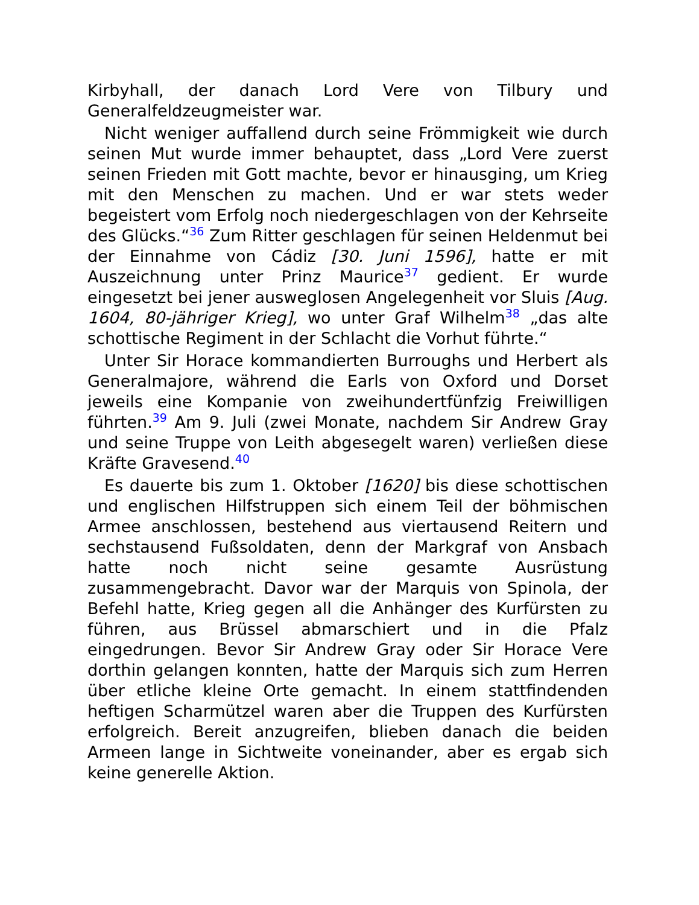Kirbyhall, der danach Lord Vere von Tilbury und Generalfeldzeugmeister war.
Nicht weniger auffallend durch seine Frömmigkeit wie durch seinen Mut wurde immer behauptet, dass „Lord Vere zuerst seinen Frieden mit Gott machte, bevor er hinausging, um Krieg mit den Menschen zu machen. Und er war stets weder begeistert vom Erfolg noch niedergeschlagen von der Kehrseite des Glücks.“<sup>36</sup> Zum Ritter geschlagen für seinen Heldenmut bei der Einnahme von Cádiz [30. Juni 1596], hatte er mit Auszeichnung unter Prinz Maurice<sup>37</sup> gedient. Er wurde eingesetzt bei jener ausweglosen Angelegenheit vor Sluis [Aug. 1604, 80-jähriger Krieg], wo unter Graf Wilhelm<sup>38</sup> „das alte schottische Regiment in der Schlacht die Vorhut führte.“
Unter Sir Horace kommandierten Burroughs und Herbert als Generalmajore, während die Earls von Oxford und Dorset jeweils eine Kompanie von zweihundertfünfzig Freiwilligen führten.<sup>39</sup> Am 9. Juli (zwei Monate, nachdem Sir Andrew Gray und seine Truppe von Leith abgesegelt waren) verließen diese Kräfte Gravesend.<sup>40</sup>
Es dauerte bis zum 1. Oktober [1620] bis diese schottischen und englischen Hilfstruppen sich einem Teil der böhmischen Armee anschlossen, bestehend aus viertausend Reitern und sechstausend Fußsoldaten, denn der Markgraf von Ansbach hatte noch nicht seine gesamte Ausrüstung zusammengebracht. Davor war der Marquis von Spinola, der Befehl hatte, Krieg gegen all die Anhänger des Kurfürsten zu führen, aus Brüssel abmarschiert und in die Pfalz eingedrungen. Bevor Sir Andrew Gray oder Sir Horace Vere dorthin gelangen konnten, hatte der Marquis sich zum Herren über etliche kleine Orte gemacht. In einem stattfindenden heftigen Scharmützel waren aber die Truppen des Kurfürsten erfolgreich. Bereit anzugreifen, blieben danach die beiden Armeen lange in Sichtweite voneinander, aber es ergab sich keine generelle Aktion.